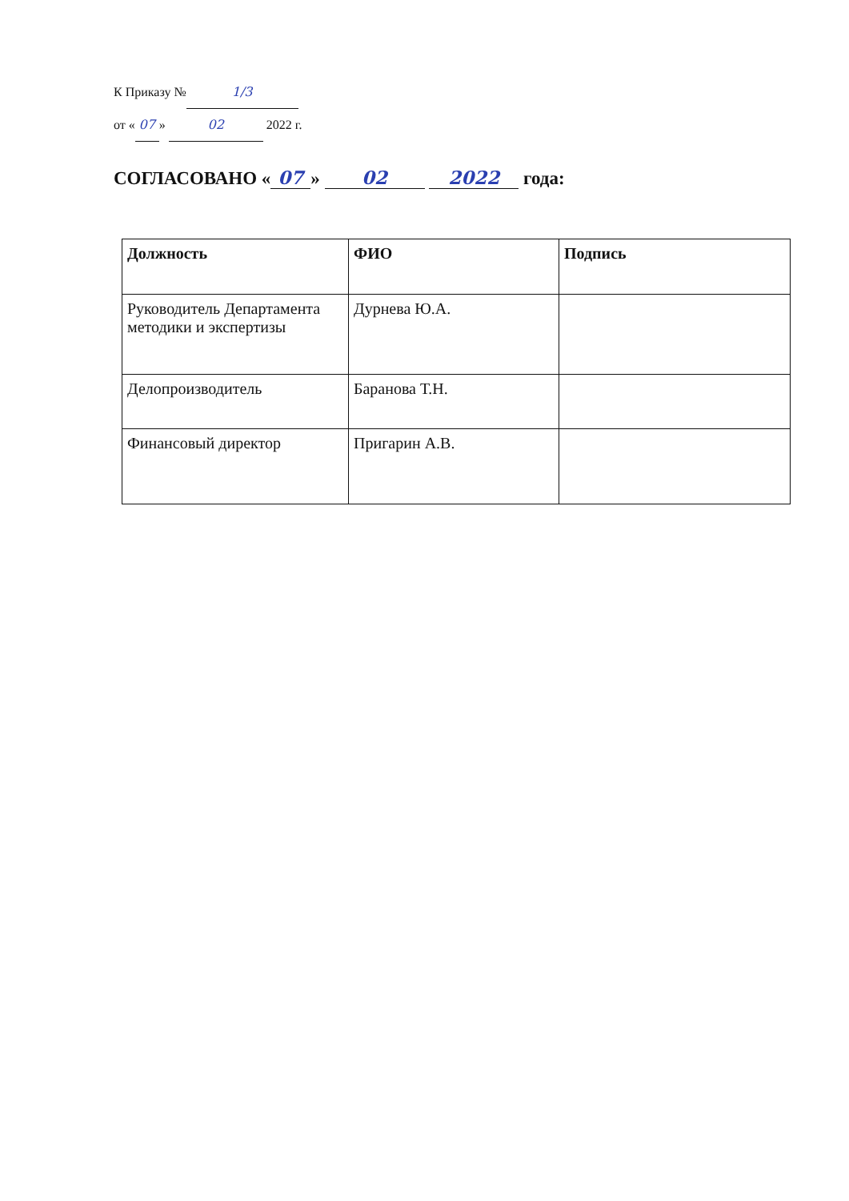К Приказу № 1/3
от « 07 » 02 2022 г.
СОГЛАСОВАНО « 07 » 02 2022 года:
| Должность | ФИО | Подпись |
| --- | --- | --- |
| Руководитель Департамента методики и экспертизы | Дурнева Ю.А. | |
| Делопроизводитель | Баранова Т.Н. | |
| Финансовый директор | Пригарин А.В. | |